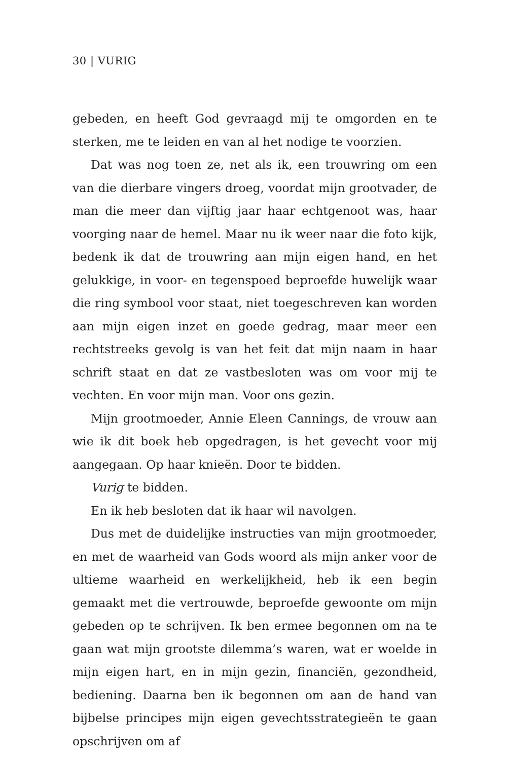30 | VURIG
gebeden, en heeft God gevraagd mij te omgorden en te sterken, me te leiden en van al het nodige te voorzien.
Dat was nog toen ze, net als ik, een trouwring om een van die dierbare vingers droeg, voordat mijn grootvader, de man die meer dan vijftig jaar haar echtgenoot was, haar voorging naar de hemel. Maar nu ik weer naar die foto kijk, bedenk ik dat de trouwring aan mijn eigen hand, en het gelukkige, in voor- en tegenspoed beproefde huwelijk waar die ring symbool voor staat, niet toegeschreven kan worden aan mijn eigen inzet en goede gedrag, maar meer een rechtstreeks gevolg is van het feit dat mijn naam in haar schrift staat en dat ze vastbesloten was om voor mij te vechten. En voor mijn man. Voor ons gezin.
Mijn grootmoeder, Annie Eleen Cannings, de vrouw aan wie ik dit boek heb opgedragen, is het gevecht voor mij aangegaan. Op haar knieën. Door te bidden.
Vurig te bidden.
En ik heb besloten dat ik haar wil navolgen.
Dus met de duidelijke instructies van mijn grootmoeder, en met de waarheid van Gods woord als mijn anker voor de ultieme waarheid en werkelijkheid, heb ik een begin gemaakt met die vertrouwde, beproefde gewoonte om mijn gebeden op te schrijven. Ik ben ermee begonnen om na te gaan wat mijn grootste dilemma’s waren, wat er woelde in mijn eigen hart, en in mijn gezin, financiën, gezondheid, bediening. Daarna ben ik begonnen om aan de hand van bijbelse principes mijn eigen gevechtsstrategieën te gaan opschrijven om af